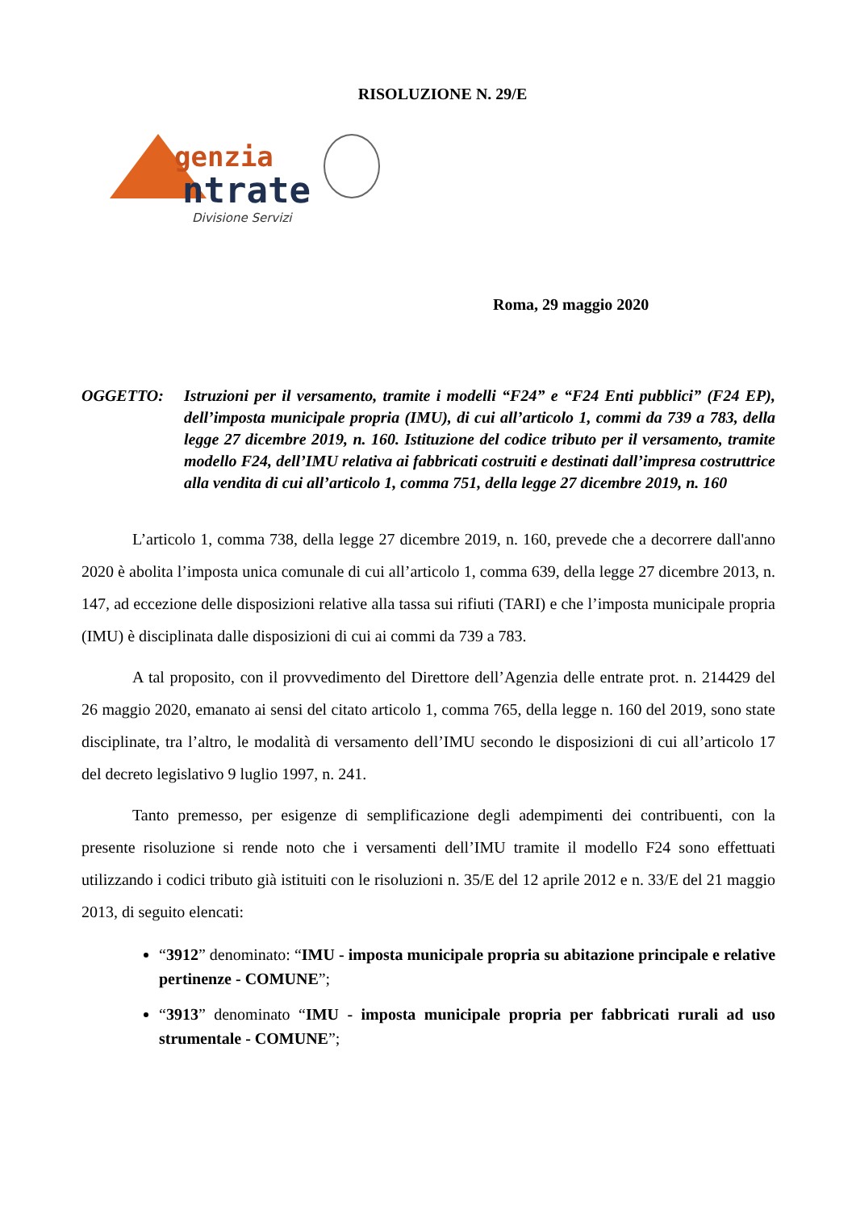RISOLUZIONE N. 29/E
genzia
ntrate
Divisione Servizi
Roma, 29 maggio 2020
OGGETTO: Istruzioni per il versamento, tramite i modelli “F24” e “F24 Enti pubblici” (F24 EP), dell’imposta municipale propria (IMU), di cui all’articolo 1, commi da 739 a 783, della legge 27 dicembre 2019, n. 160. Istituzione del codice tributo per il versamento, tramite modello F24, dell’IMU relativa ai fabbricati costruiti e destinati dall’impresa costruttrice alla vendita di cui all’articolo 1, comma 751, della legge 27 dicembre 2019, n. 160
L’articolo 1, comma 738, della legge 27 dicembre 2019, n. 160, prevede che a decorrere dall'anno 2020 è abolita l’imposta unica comunale di cui all’articolo 1, comma 639, della legge 27 dicembre 2013, n. 147, ad eccezione delle disposizioni relative alla tassa sui rifiuti (TARI) e che l’imposta municipale propria (IMU) è disciplinata dalle disposizioni di cui ai commi da 739 a 783.
A tal proposito, con il provvedimento del Direttore dell’Agenzia delle entrate prot. n. 214429 del 26 maggio 2020, emanato ai sensi del citato articolo 1, comma 765, della legge n. 160 del 2019, sono state disciplinate, tra l’altro, le modalità di versamento dell’IMU secondo le disposizioni di cui all’articolo 17 del decreto legislativo 9 luglio 1997, n. 241.
Tanto premesso, per esigenze di semplificazione degli adempimenti dei contribuenti, con la presente risoluzione si rende noto che i versamenti dell’IMU tramite il modello F24 sono effettuati utilizzando i codici tributo già istituiti con le risoluzioni n. 35/E del 12 aprile 2012 e n. 33/E del 21 maggio 2013, di seguito elencati:
“3912” denominato: “IMU - imposta municipale propria su abitazione principale e relative pertinenze - COMUNE”;
“3913” denominato “IMU - imposta municipale propria per fabbricati rurali ad uso strumentale - COMUNE”;